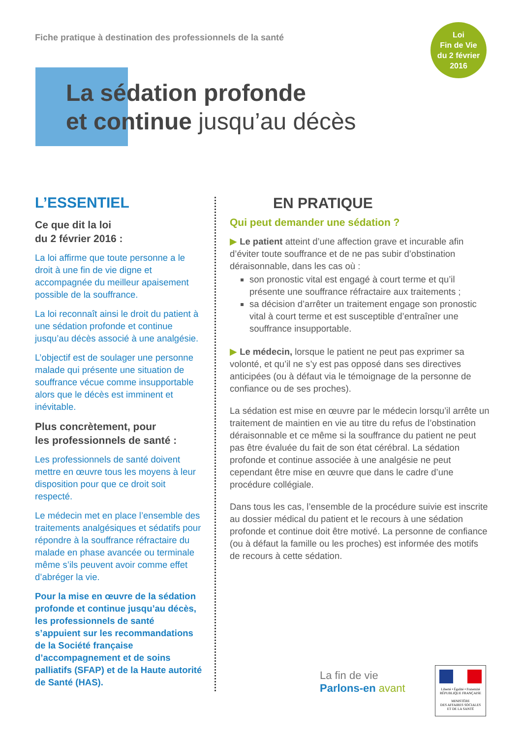Fiche pratique à destination des professionnels de la santé
Loi
Fin de Vie
du 2 février
2016
La sédation profonde
et continue jusqu’au décès
L’ESSENTIEL
Ce que dit la loi
du 2 février 2016 :
La loi affirme que toute personne a le droit à une fin de vie digne et accompagnée du meilleur apaisement possible de la souffrance.
La loi reconnaît ainsi le droit du patient à une sédation profonde et continue jusqu’au décès associé à une analgésie.
L’objectif est de soulager une personne malade qui présente une situation de souffrance vécue comme insupportable alors que le décès est imminent et inévitable.
Plus concrètement, pour
les professionnels de santé :
Les professionnels de santé doivent mettre en œuvre tous les moyens à leur disposition pour que ce droit soit respecté.
Le médecin met en place l’ensemble des traitements analgésiques et sédatifs pour répondre à la souffrance réfractaire du malade en phase avancée ou terminale même s’ils peuvent avoir comme effet d’abréger la vie.
Pour la mise en œuvre de la sédation profonde et continue jusqu’au décès, les professionnels de santé s’appuient sur les recommandations de la Société française d’accompagnement et de soins palliatifs (SFAP) et de la Haute autorité de Santé (HAS).
EN PRATIQUE
Qui peut demander une sédation ?
▶ Le patient atteint d’une affection grave et incurable afin d’éviter toute souffrance et de ne pas subir d’obstination déraisonnable, dans les cas où :
son pronostic vital est engagé à court terme et qu’il présente une souffrance réfractaire aux traitements ;
sa décision d’arrêter un traitement engage son pronostic vital à court terme et est susceptible d’entraîner une souffrance insupportable.
▶ Le médecin, lorsque le patient ne peut pas exprimer sa volonté, et qu’il ne s’y est pas opposé dans ses directives anticipées (ou à défaut via le témoignage de la personne de confiance ou de ses proches).
La sédation est mise en œuvre par le médecin lorsqu’il arrête un traitement de maintien en vie au titre du refus de l’obstination déraisonnable et ce même si la souffrance du patient ne peut pas être évaluée du fait de son état cérébral. La sédation profonde et continue associée à une analgésie ne peut cependant être mise en œuvre que dans le cadre d’une procédure collégiale.
Dans tous les cas, l’ensemble de la procédure suivie est inscrite au dossier médical du patient et le recours à une sédation profonde et continue doit être motivé. La personne de confiance (ou à défaut la famille ou les proches) est informée des motifs de recours à cette sédation.
La fin de vie
Parlons-en avant
Liberté • Égalité • Fraternité
RÉPUBLIQUE FRANÇAISE
MINISTÈRE
DES AFFAIRES SOCIALES
ET DE LA SANTÉ